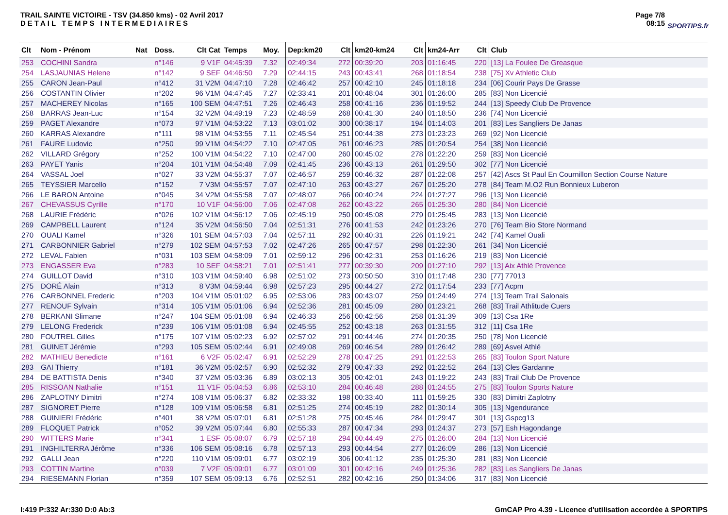TRAIL SAINTE VICTOIRE - TSV (34.850 kms) - 02 Avril 2017
DETAIL TEMPS INTERMEDIAIRES
Page 7/8
08:15
SPORTIPS.fr
| Clt | Nom - Prénom | Nat | Doss. | Clt Cat | Temps | Moy. | Dep:km20 | Clt | km20-km24 | Clt | km24-Arr | Clt | Club |
| --- | --- | --- | --- | --- | --- | --- | --- | --- | --- | --- | --- | --- | --- |
| 253 | COCHINI Sandra | | n°146 | 9 V1F | 04:45:39 | 7.32 | 02:49:34 | 272 | 00:39:20 | 203 | 01:16:45 | 220 | [13] La Foulee De Greasque |
| 254 | LASJAUNIAS Helene | | n°142 | 9 SEF | 04:46:50 | 7.29 | 02:44:15 | 243 | 00:43:41 | 268 | 01:18:54 | 238 | [75] Xv Athletic Club |
| 255 | CARON Jean-Paul | | n°412 | 31 V2M | 04:47:10 | 7.28 | 02:46:42 | 257 | 00:42:10 | 245 | 01:18:18 | 234 | [06] Courir Pays De Grasse |
| 256 | COSTANTIN Olivier | | n°202 | 96 V1M | 04:47:45 | 7.27 | 02:33:41 | 201 | 00:48:04 | 301 | 01:26:00 | 285 | [83] Non Licencié |
| 257 | MACHEREY Nicolas | | n°165 | 100 SEM | 04:47:51 | 7.26 | 02:46:43 | 258 | 00:41:16 | 236 | 01:19:52 | 244 | [13] Speedy Club De Provence |
| 258 | BARRAS Jean-Luc | | n°154 | 32 V2M | 04:49:19 | 7.23 | 02:48:59 | 268 | 00:41:30 | 240 | 01:18:50 | 236 | [74] Non Licencié |
| 259 | PAGET Alexandre | | n°073 | 97 V1M | 04:53:22 | 7.13 | 03:01:02 | 300 | 00:38:17 | 194 | 01:14:03 | 201 | [83] Les Sangliers De Janas |
| 260 | KARRAS Alexandre | | n°111 | 98 V1M | 04:53:55 | 7.11 | 02:45:54 | 251 | 00:44:38 | 273 | 01:23:23 | 269 | [92] Non Licencié |
| 261 | FAURE Ludovic | | n°250 | 99 V1M | 04:54:22 | 7.10 | 02:47:05 | 261 | 00:46:23 | 285 | 01:20:54 | 254 | [38] Non Licencié |
| 262 | VILLARD Grégory | | n°252 | 100 V1M | 04:54:22 | 7.10 | 02:47:00 | 260 | 00:45:02 | 278 | 01:22:20 | 259 | [83] Non Licencié |
| 263 | PAYET Yanis | | n°204 | 101 V1M | 04:54:48 | 7.09 | 02:41:45 | 236 | 00:43:13 | 261 | 01:29:50 | 302 | [77] Non Licencié |
| 264 | VASSAL Joel | | n°027 | 33 V2M | 04:55:37 | 7.07 | 02:46:57 | 259 | 00:46:32 | 287 | 01:22:08 | 257 | [42] Ascs St Paul En Cournillon Section Course Nature |
| 265 | TEYSSIER Marcello | | n°152 | 7 V3M | 04:55:57 | 7.07 | 02:47:10 | 263 | 00:43:27 | 267 | 01:25:20 | 278 | [84] Team M.O2 Run Bonnieux Luberon |
| 266 | LE BARON Antoine | | n°045 | 34 V2M | 04:55:58 | 7.07 | 02:48:07 | 266 | 00:40:24 | 224 | 01:27:27 | 296 | [13] Non Licencié |
| 267 | CHEVASSUS Cyrille | | n°170 | 10 V1F | 04:56:00 | 7.06 | 02:47:08 | 262 | 00:43:22 | 265 | 01:25:30 | 280 | [84] Non Licencié |
| 268 | LAURIE Frédéric | | n°026 | 102 V1M | 04:56:12 | 7.06 | 02:45:19 | 250 | 00:45:08 | 279 | 01:25:45 | 283 | [13] Non Licencié |
| 269 | CAMPBELL Laurent | | n°124 | 35 V2M | 04:56:50 | 7.04 | 02:51:31 | 276 | 00:41:53 | 242 | 01:23:26 | 270 | [76] Team Bio Store Normand |
| 270 | OUALI Kamel | | n°326 | 101 SEM | 04:57:03 | 7.04 | 02:57:11 | 292 | 00:40:31 | 226 | 01:19:21 | 242 | [74] Kamel Ouali |
| 271 | CARBONNIER Gabriel | | n°279 | 102 SEM | 04:57:53 | 7.02 | 02:47:26 | 265 | 00:47:57 | 298 | 01:22:30 | 261 | [34] Non Licencié |
| 272 | LEVAL Fabien | | n°031 | 103 SEM | 04:58:09 | 7.01 | 02:59:12 | 296 | 00:42:31 | 253 | 01:16:26 | 219 | [83] Non Licencié |
| 273 | ENGASSER Eva | | n°283 | 10 SEF | 04:58:21 | 7.01 | 02:51:41 | 277 | 00:39:30 | 209 | 01:27:10 | 292 | [13] Aix Athlé Provence |
| 274 | GUILLOT David | | n°310 | 103 V1M | 04:59:40 | 6.98 | 02:51:02 | 273 | 00:50:50 | 310 | 01:17:48 | 230 | [77] 77013 |
| 275 | DORÉ Alain | | n°313 | 8 V3M | 04:59:44 | 6.98 | 02:57:23 | 295 | 00:44:27 | 272 | 01:17:54 | 233 | [77] Acpm |
| 276 | CARBONNEL Frederic | | n°203 | 104 V1M | 05:01:02 | 6.95 | 02:53:06 | 283 | 00:43:07 | 259 | 01:24:49 | 274 | [13] Team Trail Salonais |
| 277 | RENOUF Sylvain | | n°314 | 105 V1M | 05:01:06 | 6.94 | 02:52:36 | 281 | 00:45:09 | 280 | 01:23:21 | 268 | [83] Trail Athlitude Cuers |
| 278 | BERKANI Slimane | | n°247 | 104 SEM | 05:01:08 | 6.94 | 02:46:33 | 256 | 00:42:56 | 258 | 01:31:39 | 309 | [13] Csa 1Re |
| 279 | LELONG Frederick | | n°239 | 106 V1M | 05:01:08 | 6.94 | 02:45:55 | 252 | 00:43:18 | 263 | 01:31:55 | 312 | [11] Csa 1Re |
| 280 | FOUTREL Gilles | | n°175 | 107 V1M | 05:02:23 | 6.92 | 02:57:02 | 291 | 00:44:46 | 274 | 01:20:35 | 250 | [78] Non Licencié |
| 281 | GUINET Jérémie | | n°293 | 105 SEM | 05:02:44 | 6.91 | 02:49:08 | 269 | 00:46:54 | 289 | 01:26:42 | 289 | [69] Asvel Athlé |
| 282 | MATHIEU Benedicte | | n°161 | 6 V2F | 05:02:47 | 6.91 | 02:52:29 | 278 | 00:47:25 | 291 | 01:22:53 | 265 | [83] Toulon Sport Nature |
| 283 | GAI Thierry | | n°181 | 36 V2M | 05:02:57 | 6.90 | 02:52:32 | 279 | 00:47:33 | 292 | 01:22:52 | 264 | [13] Cles Gardanne |
| 284 | DE BATTISTA Denis | | n°340 | 37 V2M | 05:03:36 | 6.89 | 03:02:13 | 305 | 00:42:01 | 243 | 01:19:22 | 243 | [83] Trail Club De Provence |
| 285 | RISSOAN Nathalie | | n°151 | 11 V1F | 05:04:53 | 6.86 | 02:53:10 | 284 | 00:46:48 | 288 | 01:24:55 | 275 | [83] Toulon Sports Nature |
| 286 | ZAPLOTNY Dimitri | | n°274 | 108 V1M | 05:06:37 | 6.82 | 02:33:32 | 198 | 00:33:40 | 111 | 01:59:25 | 330 | [83] Dimitri Zaplotny |
| 287 | SIGNORET Pierre | | n°128 | 109 V1M | 05:06:58 | 6.81 | 02:51:25 | 274 | 00:45:19 | 282 | 01:30:14 | 305 | [13] Ngendurance |
| 288 | GUINIERI Frédéric | | n°401 | 38 V2M | 05:07:01 | 6.81 | 02:51:28 | 275 | 00:45:46 | 284 | 01:29:47 | 301 | [13] Gspcg13 |
| 289 | FLOQUET Patrick | | n°052 | 39 V2M | 05:07:44 | 6.80 | 02:55:33 | 287 | 00:47:34 | 293 | 01:24:37 | 273 | [57] Esh Hagondange |
| 290 | WITTERS Marie | | n°341 | 1 ESF | 05:08:07 | 6.79 | 02:57:18 | 294 | 00:44:49 | 275 | 01:26:00 | 284 | [13] Non Licencié |
| 291 | INGHILTERRA Jérôme | | n°336 | 106 SEM | 05:08:16 | 6.78 | 02:57:13 | 293 | 00:44:54 | 277 | 01:26:09 | 286 | [13] Non Licencié |
| 292 | GALLI Jean | | n°220 | 110 V1M | 05:09:01 | 6.77 | 03:02:19 | 306 | 00:41:12 | 235 | 01:25:30 | 281 | [83] Non Licencié |
| 293 | COTTIN Martine | | n°039 | 7 V2F | 05:09:01 | 6.77 | 03:01:09 | 301 | 00:42:16 | 249 | 01:25:36 | 282 | [83] Les Sangliers De Janas |
| 294 | RIESEMANN Florian | | n°359 | 107 SEM | 05:09:13 | 6.76 | 02:52:51 | 282 | 00:42:16 | 250 | 01:34:06 | 317 | [83] Non Licencié |
I:419 P:332 Ar:330 D:0 Ab:3
GmCAP Pro 4.39 - Licence d'utilisation accordée à SPORTIPS